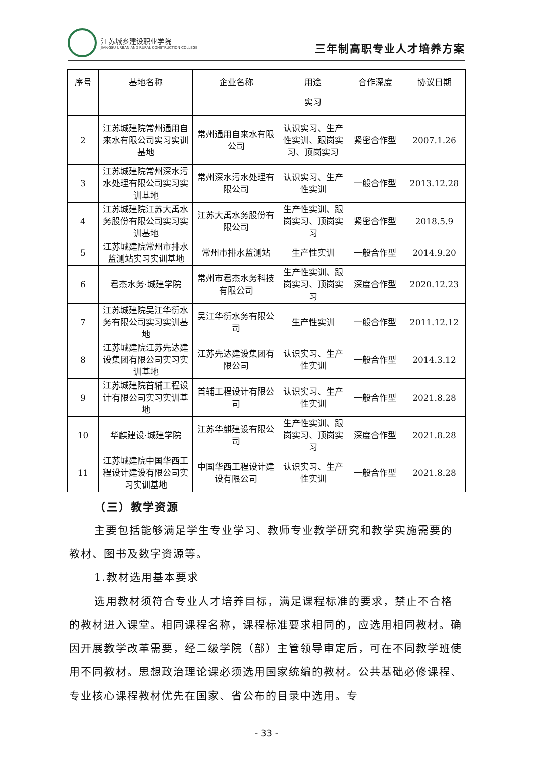江苏城乡建设职业学院
JIANGSU URBAN AND RURAL CONSTRUCTION COLLEGE
三年制高职专业人才培养方案
| 序号 | 基地名称 | 企业名称 | 用途 | 合作深度 | 协议日期 |
| --- | --- | --- | --- | --- | --- |
| | | | 实习 | | |
| 2 | 江苏城建院常州通用自来水有限公司实习实训基地 | 常州通用自来水有限公司 | 认识实习、生产性实训、跟岗实习、顶岗实习 | 紧密合作型 | 2007.1.26 |
| 3 | 江苏城建院常州深水污水处理有限公司实习实训基地 | 常州深水污水处理有限公司 | 认识实习、生产性实训 | 一般合作型 | 2013.12.28 |
| 4 | 江苏城建院江苏大禹水务股份有限公司实习实训基地 | 江苏大禹水务股份有限公司 | 生产性实训、跟岗实习、顶岗实习 | 紧密合作型 | 2018.5.9 |
| 5 | 江苏城建院常州市排水监测站实习实训基地 | 常州市排水监测站 | 生产性实训 | 一般合作型 | 2014.9.20 |
| 6 | 君杰水务·城建学院 | 常州市君杰水务科技有限公司 | 生产性实训、跟岗实习、顶岗实习 | 深度合作型 | 2020.12.23 |
| 7 | 江苏城建院吴江华衍水务有限公司实习实训基地 | 吴江华衍水务有限公司 | 生产性实训 | 一般合作型 | 2011.12.12 |
| 8 | 江苏城建院江苏先达建设集团有限公司实习实训基地 | 江苏先达建设集团有限公司 | 认识实习、生产性实训 | 一般合作型 | 2014.3.12 |
| 9 | 江苏城建院首辅工程设计有限公司实习实训基地 | 首辅工程设计有限公司 | 认识实习、生产性实训 | 一般合作型 | 2021.8.28 |
| 10 | 华麒建设·城建学院 | 江苏华麒建设有限公司 | 生产性实训、跟岗实习、顶岗实习 | 深度合作型 | 2021.8.28 |
| 11 | 江苏城建院中国华西工程设计建设有限公司实习实训基地 | 中国华西工程设计建设有限公司 | 认识实习、生产性实训 | 一般合作型 | 2021.8.28 |
（三）教学资源
主要包括能够满足学生专业学习、教师专业教学研究和教学实施需要的教材、图书及数字资源等。
1.教材选用基本要求
选用教材须符合专业人才培养目标，满足课程标准的要求，禁止不合格的教材进入课堂。相同课程名称，课程标准要求相同的，应选用相同教材。确因开展教学改革需要，经二级学院（部）主管领导审定后，可在不同教学班使用不同教材。思想政治理论课必须选用国家统编的教材。公共基础必修课程、专业核心课程教材优先在国家、省公布的目录中选用。专
- 33 -